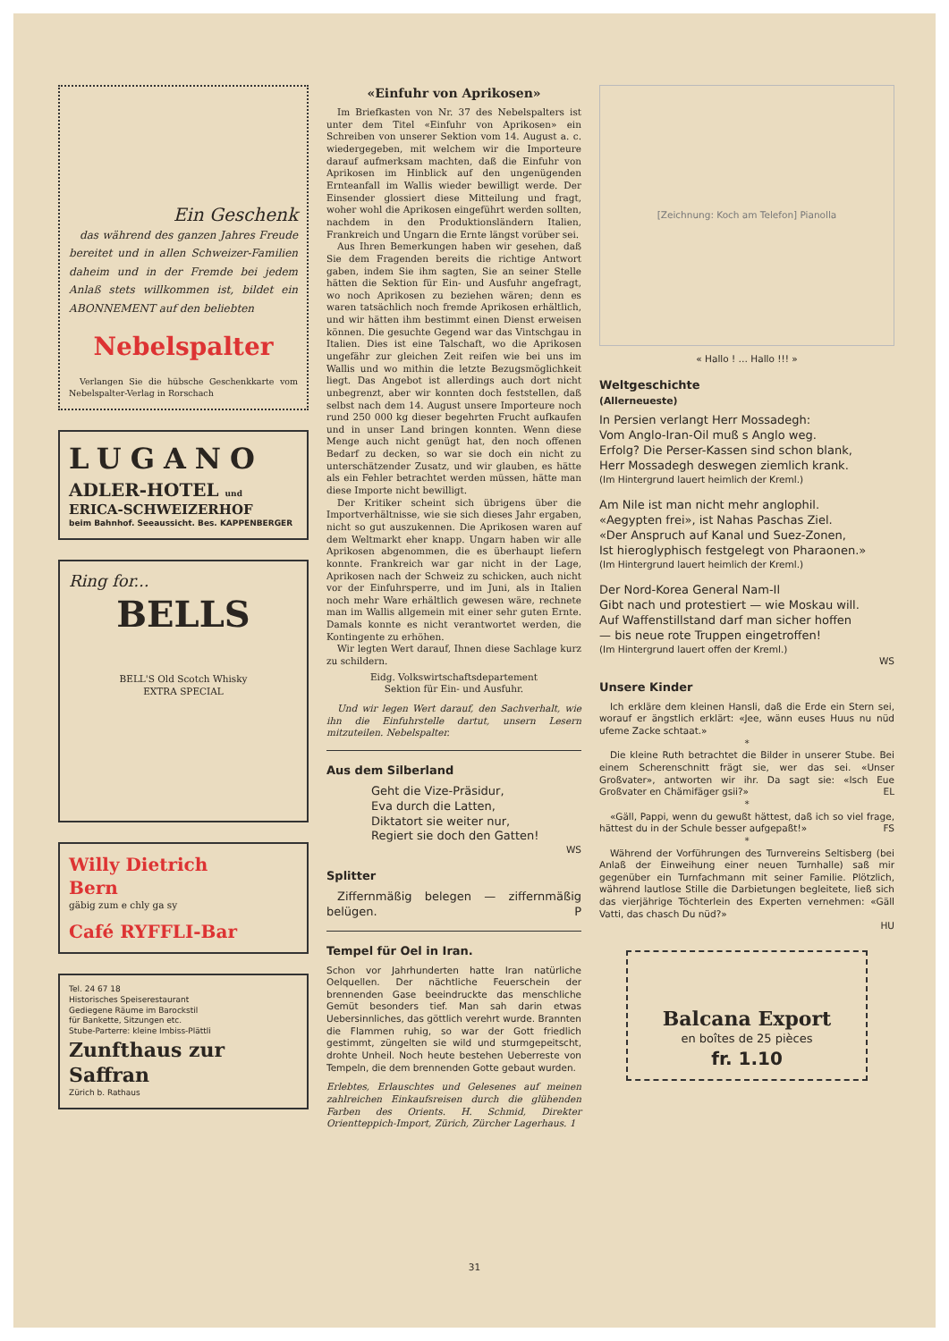Ein Geschenk
das während des ganzen Jahres Freude bereitet und in allen Schweizer-Familien daheim und in der Fremde bei jedem Anlaß stets willkommen ist, bildet ein ABONNEMENT auf den beliebten
Nebelspalter
Verlangen Sie die hübsche Geschenkkarte vom Nebelspalter-Verlag in Rorschach
LUGANO
ADLER-HOTEL und
ERICA-SCHWEIZERHOF
beim Bahnhof. Seeaussicht. Bes. KAPPENBERGER
Ring for...
BELLS
BELL'S Old Scotch Whisky
EXTRA SPECIAL
Willy Dietrich
Bern
gäbig zum e chly ga sy
Café RYFFLI-Bar
Tel. 24 67 18
Historisches Speiserestaurant
Gediegene Räume im Barockstil
für Bankette, Sitzungen etc.
Stube-Parterre: kleine Imbiss-Plättli
Zunfthaus zur Saffran
Zürich b. Rathaus
«Einfuhr von Aprikosen»
Im Briefkasten von Nr. 37 des Nebelspalters ist unter dem Titel «Einfuhr von Aprikosen» ein Schreiben von unserer Sektion vom 14. August a. c. wiedergegeben, mit welchem wir die Importeure darauf aufmerksam machten, daß die Einfuhr von Aprikosen im Hinblick auf den ungenügenden Ernteanfall im Wallis wieder bewilligt werde. Der Einsender glossiert diese Mitteilung und fragt, woher wohl die Aprikosen eingeführt werden sollten, nachdem in den Produktionsländern Italien, Frankreich und Ungarn die Ernte längst vorüber sei.
Aus Ihren Bemerkungen haben wir gesehen, daß Sie dem Fragenden bereits die richtige Antwort gaben, indem Sie ihm sagten, Sie an seiner Stelle hätten die Sektion für Ein- und Ausfuhr angefragt, wo noch Aprikosen zu beziehen wären; denn es waren tatsächlich noch fremde Aprikosen erhältlich, und wir hätten ihm bestimmt einen Dienst erweisen können. Die gesuchte Gegend war das Vintschgau in Italien. Dies ist eine Talschaft, wo die Aprikosen ungefähr zur gleichen Zeit reifen wie bei uns im Wallis und wo mithin die letzte Bezugsmöglichkeit liegt. Das Angebot ist allerdings auch dort nicht unbegrenzt, aber wir konnten doch feststellen, daß selbst nach dem 14. August unsere Importeure noch rund 250 000 kg dieser begehrten Frucht aufkaufen und in unser Land bringen konnten. Wenn diese Menge auch nicht genügt hat, den noch offenen Bedarf zu decken, so war sie doch ein nicht zu unterschätzender Zusatz, und wir glauben, es hätte als ein Fehler betrachtet werden müssen, hätte man diese Importe nicht bewilligt.
Der Kritiker scheint sich übrigens über die Importverhältnisse, wie sie sich dieses Jahr ergaben, nicht so gut auszukennen. Die Aprikosen waren auf dem Weltmarkt eher knapp. Ungarn haben wir alle Aprikosen abgenommen, die es überhaupt liefern konnte. Frankreich war gar nicht in der Lage, Aprikosen nach der Schweiz zu schicken, auch nicht vor der Einfuhrsperre, und im Juni, als in Italien noch mehr Ware erhältlich gewesen wäre, rechnete man im Wallis allgemein mit einer sehr guten Ernte. Damals konnte es nicht verantwortet werden, die Kontingente zu erhöhen.
Wir legten Wert darauf, Ihnen diese Sachlage kurz zu schildern.
Eidg. Volkswirtschaftsdepartement
Sektion für Ein- und Ausfuhr.
Und wir legen Wert darauf, den Sachverhalt, wie ihn die Einfuhrstelle dartut, unsern Lesern mitzuteilen. Nebelspalter.
Aus dem Silberland
Geht die Vize-Präsidur,
Eva durch die Latten,
Diktatort sie weiter nur,
Regiert sie doch den Gatten!
WS
Splitter
Ziffernmäßig belegen — ziffernmäßig belügen. P
Tempel für Oel in Iran.
Schon vor Jahrhunderten hatte Iran natürliche Oelquellen. Der nächtliche Feuerschein der brennenden Gase beeindruckte das menschliche Gemüt besonders tief. Man sah darin etwas Uebersinnliches, das göttlich verehrt wurde. Brannten die Flammen ruhig, so war der Gott friedlich gestimmt, züngelten sie wild und sturmgepeitscht, drohte Unheil. Noch heute bestehen Ueberreste von Tempeln, die dem brennenden Gotte gebaut wurden.
Erlebtes, Erlauschtes und Gelesenes auf meinen zahlreichen Einkaufsreisen durch die glühenden Farben des Orients. H. Schmid, Direkter Orientteppich-Import, Zürich, Zürcher Lagerhaus. 1
[Zeichnung: Koch am Telefon] Pianolla
« Hallo ! … Hallo !!! »
Weltgeschichte
(Allerneueste)
In Persien verlangt Herr Mossadegh:
Vom Anglo-Iran-Oil muß s Anglo weg.
Erfolg? Die Perser-Kassen sind schon blank,
Herr Mossadegh deswegen ziemlich krank.
(Im Hintergrund lauert heimlich der Kreml.)
Am Nile ist man nicht mehr anglophil.
«Aegypten frei», ist Nahas Paschas Ziel.
«Der Anspruch auf Kanal und Suez-Zonen,
Ist hieroglyphisch festgelegt von Pharaonen.»
(Im Hintergrund lauert heimlich der Kreml.)
Der Nord-Korea General Nam-Il
Gibt nach und protestiert — wie Moskau will.
Auf Waffenstillstand darf man sicher hoffen
— bis neue rote Truppen eingetroffen!
(Im Hintergrund lauert offen der Kreml.)
WS
Unsere Kinder
Ich erkläre dem kleinen Hansli, daß die Erde ein Stern sei, worauf er ängstlich erklärt: «Jee, wänn euses Huus nu nüd ufeme Zacke schtaat.»
*
Die kleine Ruth betrachtet die Bilder in unserer Stube. Bei einem Scherenschnitt frägt sie, wer das sei. «Unser Großvater», antworten wir ihr. Da sagt sie: «Isch Eue Großvater en Chämifäger gsii?» EL
*
«Gäll, Pappi, wenn du gewußt hättest, daß ich so viel frage, hättest du in der Schule besser aufgepaßt!» FS
*
Während der Vorführungen des Turnvereins Seltisberg (bei Anlaß der Einweihung einer neuen Turnhalle) saß mir gegenüber ein Turnfachmann mit seiner Familie. Plötzlich, während lautlose Stille die Darbietungen begleitete, ließ sich das vierjährige Töchterlein des Experten vernehmen: «Gäll Vatti, das chasch Du nüd?»
HU
Balcana Export
en boîtes de 25 pièces
fr. 1.10
31